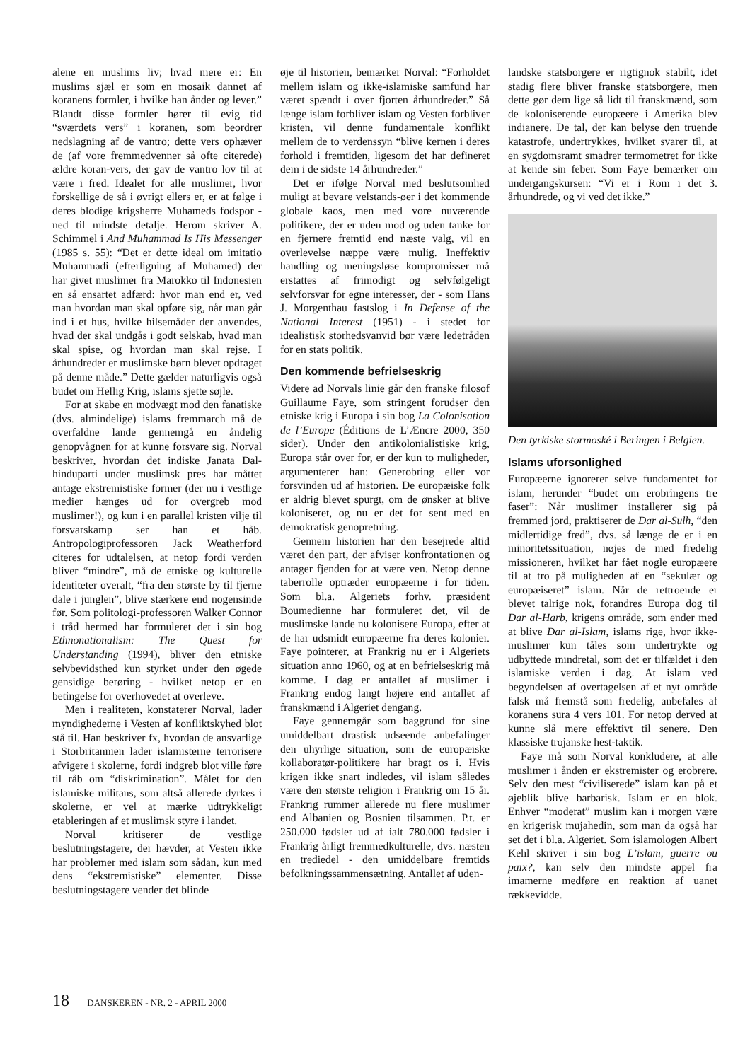alene en muslims liv; hvad mere er: En muslims sjæl er som en mosaik dannet af koranens formler, i hvilke han ånder og lever.” Blandt disse formler hører til evig tid “sværdets vers” i koranen, som beordrer nedslagning af de vantro; dette vers ophæver de (af vore fremmedvenner så ofte citerede) ældre koran-vers, der gav de vantro lov til at være i fred. Idealet for alle muslimer, hvor forskellige de så i øvrigt ellers er, er at følge i deres blodige krigsherre Muhameds fodspor - ned til mindste detalje. Herom skriver A. Schimmel i And Muhammad Is His Messenger (1985 s. 55): “Det er dette ideal om imitatio Muhammadi (efterligning af Muhamed) der har givet muslimer fra Marokko til Indonesien en så ensartet adfærd: hvor man end er, ved man hvordan man skal opføre sig, når man går ind i et hus, hvilke hilsemåder der anvendes, hvad der skal undgås i godt selskab, hvad man skal spise, og hvordan man skal rejse. I århundreder er muslimske børn blevet opdraget på denne måde.” Dette gælder naturligvis også budet om Hellig Krig, islams sjette søjle.
For at skabe en modvægt mod den fanatiske (dvs. almindelige) islams fremmarch må de overfaldne lande gennemgå en åndelig genopvågnen for at kunne forsvare sig. Norval beskriver, hvordan det indiske Janata Dal-hinduparti under muslimsk pres har måttet antage ekstremistiske former (der nu i vestlige medier hænges ud for overgreb mod muslimer!), og kun i en parallel kristen vilje til forsvarskamp ser han et håb. Antropologiprofessoren Jack Weatherford citeres for udtalelsen, at netop fordi verden bliver “mindre”, må de etniske og kulturelle identiteter overalt, “fra den største by til fjerne dale i junglen”, blive stærkere end nogensinde før. Som politologi-professoren Walker Connor i tråd hermed har formuleret det i sin bog Ethnonationalism: The Quest for Understanding (1994), bliver den etniske selvbevidsthed kun styrket under den øgede gensidige berøring - hvilket netop er en betingelse for overhovedet at overleve.
Men i realiteten, konstaterer Norval, lader myndighederne i Vesten af konfliktskyhed blot stå til. Han beskriver fx, hvordan de ansvarlige i Storbritannien lader islamisterne terrorisere afvigere i skolerne, fordi indgreb blot ville føre til råb om “diskrimination”. Målet for den islamiske militans, som altså allerede dyrkes i skolerne, er vel at mærke udtrykkeligt etableringen af et muslimsk styre i landet.
Norval kritiserer de vestlige beslutningstagere, der hævder, at Vesten ikke har problemer med islam som sådan, kun med dens “ekstremistiske” elementer. Disse beslutningstagere vender det blinde
øje til historien, bemærker Norval: “Forholdet mellem islam og ikke-islamiske samfund har været spændt i over fjorten århundreder.” Så længe islam forbliver islam og Vesten forbliver kristen, vil denne fundamentale konflikt mellem de to verdenssyn “blive kernen i deres forhold i fremtiden, ligesom det har defineret dem i de sidste 14 århundreder.”
Det er ifølge Norval med beslutsomhed muligt at bevare velstands-øer i det kommende globale kaos, men med vore nuværende politikere, der er uden mod og uden tanke for en fjernere fremtid end næste valg, vil en overlevelse næppe være mulig. Ineffektiv handling og meningsløse kompromisser må erstattes af frimodigt og selvfølgeligt selvforsvar for egne interesser, der - som Hans J. Morgenthau fastslog i In Defense of the National Interest (1951) - i stedet for idealistisk storhedsvanvid bør være ledetråden for en stats politik.
Den kommende befrielseskrig
Videre ad Norvals linie går den franske filosof Guillaume Faye, som stringent forudser den etniske krig i Europa i sin bog La Colonisation de l’Europe (Éditions de L’Æncre 2000, 350 sider). Under den antikolonialistiske krig, Europa står over for, er der kun to muligheder, argumenterer han: Generobring eller vor forsvinden ud af historien. De europæiske folk er aldrig blevet spurgt, om de ønsker at blive koloniseret, og nu er det for sent med en demokratisk genopretning.
Gennem historien har den besejrede altid været den part, der afviser konfrontationen og antager fjenden for at være ven. Netop denne taberrolle optræder europæerne i for tiden. Som bl.a. Algeriets forhv. præsident Boumedienne har formuleret det, vil de muslimske lande nu kolonisere Europa, efter at de har udsmidt europæerne fra deres kolonier. Faye pointerer, at Frankrig nu er i Algeriets situation anno 1960, og at en befrielseskrig må komme. I dag er antallet af muslimer i Frankrig endog langt højere end antallet af franskmænd i Algeriet dengang.
Faye gennemgår som baggrund for sine umiddelbart drastisk udseende anbefalinger den uhyrlige situation, som de europæiske kollaboratør-politikere har bragt os i. Hvis krigen ikke snart indledes, vil islam således være den største religion i Frankrig om 15 år. Frankrig rummer allerede nu flere muslimer end Albanien og Bosnien tilsammen. P.t. er 250.000 fødsler ud af ialt 780.000 fødsler i Frankrig årligt fremmedkulturelle, dvs. næsten en trediedel - den umiddelbare fremtids befolkningssammensætning. Antallet af uden-
landske statsborgere er rigtignok stabilt, idet stadig flere bliver franske statsborgere, men dette gør dem lige så lidt til franskmænd, som de koloniserende europæere i Amerika blev indianere. De tal, der kan belyse den truende katastrofe, undertrykkes, hvilket svarer til, at en sygdomsramt smadrer termometret for ikke at kende sin feber. Som Faye bemærker om undergangskursen: “Vi er i Rom i det 3. århundrede, og vi ved det ikke.”
Den tyrkiske stormoské i Beringen i Belgien.
Islams uforsonlighed
Europæerne ignorerer selve fundamentet for islam, herunder “budet om erobringens tre faser”: Når muslimer installerer sig på fremmed jord, praktiserer de Dar al-Sulh, “den midlertidige fred”, dvs. så længe de er i en minoritetssituation, nøjes de med fredelig missioneren, hvilket har fået nogle europæere til at tro på muligheden af en “sekulær og europæiseret” islam. Når de rettroende er blevet talrige nok, forandres Europa dog til Dar al-Harb, krigens område, som ender med at blive Dar al-Islam, islams rige, hvor ikke-muslimer kun tåles som undertrykte og udbyttede mindretal, som det er tilfældet i den islamiske verden i dag. At islam ved begyndelsen af overtagelsen af et nyt område falsk må fremstå som fredelig, anbefales af koranens sura 4 vers 101. For netop derved at kunne slå mere effektivt til senere. Den klassiske trojanske hest-taktik.
Faye må som Norval konkludere, at alle muslimer i ånden er ekstremister og erobrere. Selv den mest “civiliserede” islam kan på et øjeblik blive barbarisk. Islam er en blok. Enhver “moderat” muslim kan i morgen være en krigerisk mujahedin, som man da også har set det i bl.a. Algeriet. Som islamologen Albert Kehl skriver i sin bog L’islam, guerre ou paix?, kan selv den mindste appel fra imamerne medføre en reaktion af uanet rækkevidde.
18 DANSKEREN - NR. 2 - APRIL 2000